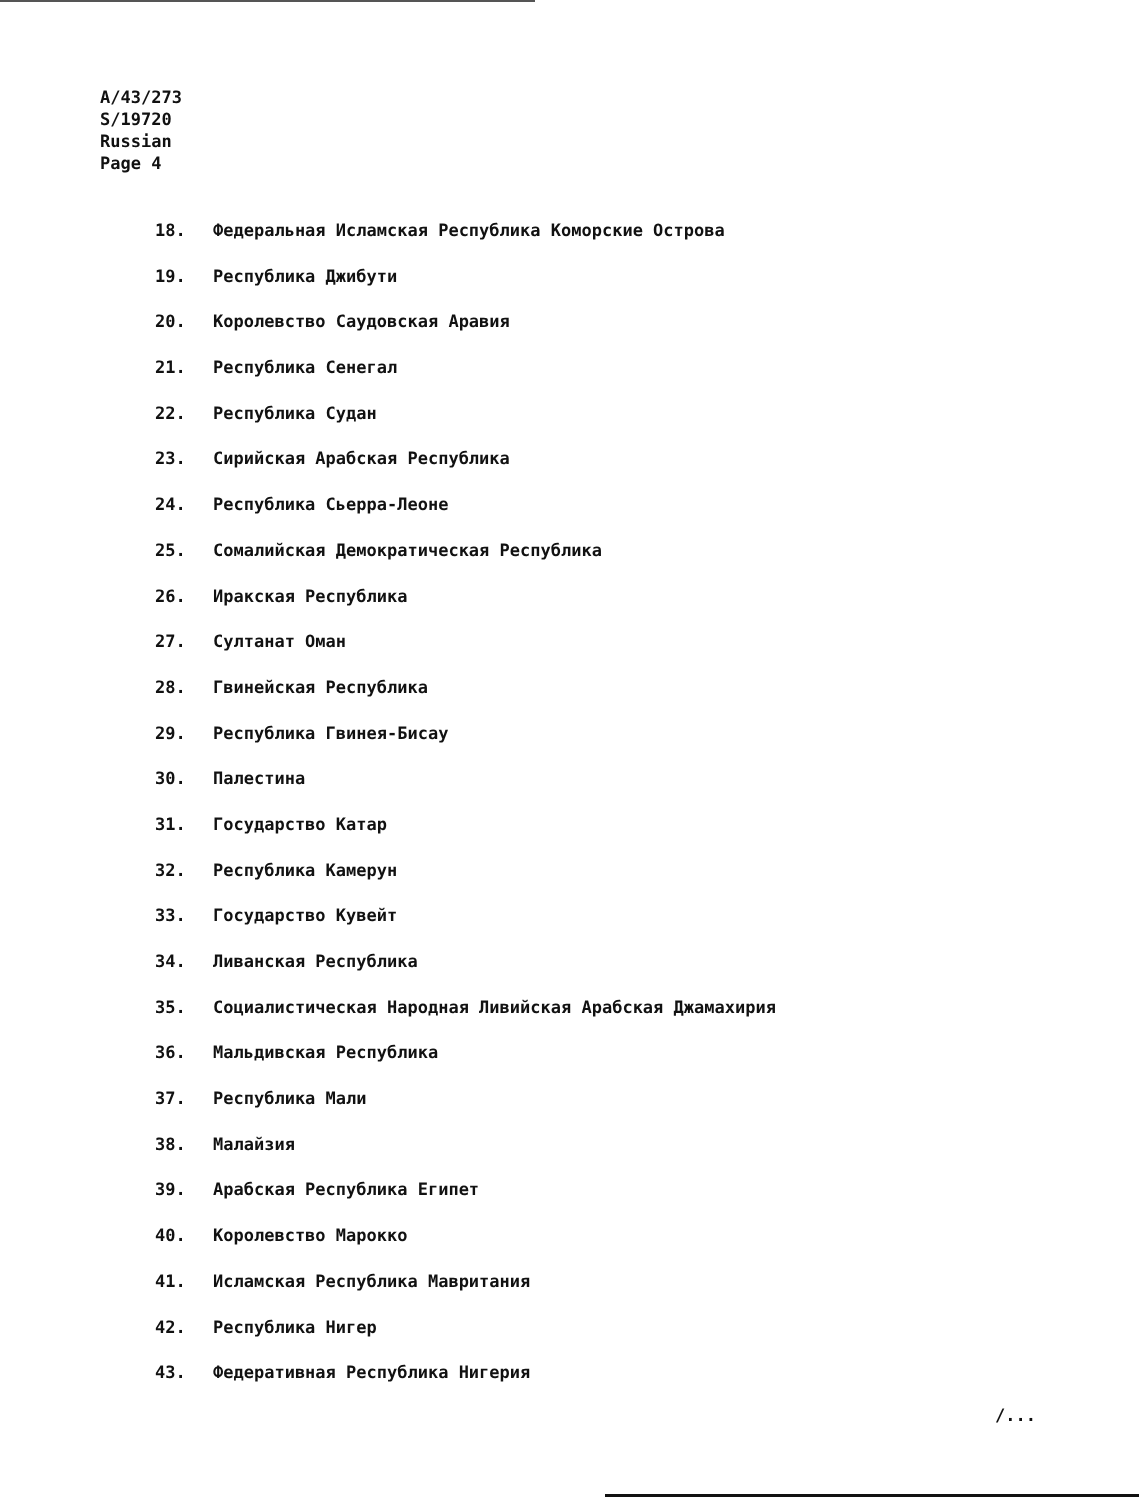A/43/273
S/19720
Russian
Page 4
18. Федеральная Исламская Республика Коморские Острова
19. Республика Джибути
20. Королевство Саудовская Аравия
21. Республика Сенегал
22. Республика Судан
23. Сирийская Арабская Республика
24. Республика Сьерра-Леоне
25. Сомалийская Демократическая Республика
26. Иракская Республика
27. Султанат Оман
28. Гвинейская Республика
29. Республика Гвинея-Бисау
30. Палестина
31. Государство Катар
32. Республика Камерун
33. Государство Кувейт
34. Ливанская Республика
35. Социалистическая Народная Ливийская Арабская Джамахирия
36. Мальдивская Республика
37. Республика Мали
38. Малайзия
39. Арабская Республика Египет
40. Королевство Марокко
41. Исламская Республика Мавритания
42. Республика Нигер
43. Федеративная Республика Нигерия
/...